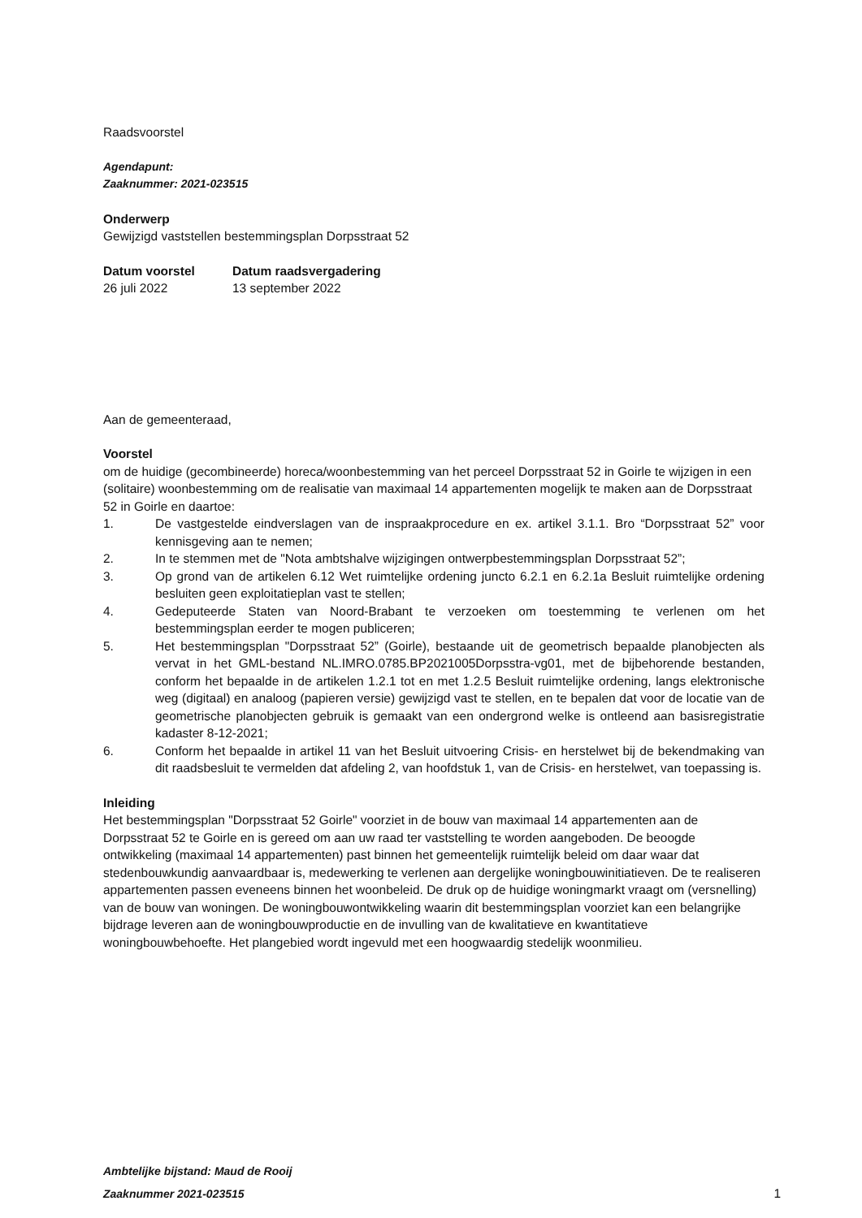Raadsvoorstel
Agendapunt:
Zaaknummer: 2021-023515
Onderwerp
Gewijzigd vaststellen bestemmingsplan Dorpsstraat 52
Datum voorstel Datum raadsvergadering
26 juli 2022 13 september 2022
Aan de gemeenteraad,
Voorstel
om de huidige (gecombineerde) horeca/woonbestemming van het perceel Dorpsstraat 52 in Goirle te wijzigen in een (solitaire) woonbestemming om de realisatie van maximaal 14 appartementen mogelijk te maken aan de Dorpsstraat 52 in Goirle en daartoe:
1. De vastgestelde eindverslagen van de inspraakprocedure en ex. artikel 3.1.1. Bro “Dorpsstraat 52” voor kennisgeving aan te nemen;
2. In te stemmen met de "Nota ambtshalve wijzigingen ontwerpbestemmingsplan Dorpsstraat 52”;
3. Op grond van de artikelen 6.12 Wet ruimtelijke ordening juncto 6.2.1 en 6.2.1a Besluit ruimtelijke ordening besluiten geen exploitatieplan vast te stellen;
4. Gedeputeerde Staten van Noord-Brabant te verzoeken om toestemming te verlenen om het bestemmingsplan eerder te mogen publiceren;
5. Het bestemmingsplan "Dorpsstraat 52” (Goirle), bestaande uit de geometrisch bepaalde planobjecten als vervat in het GML-bestand NL.IMRO.0785.BP2021005Dorpsstra-vg01, met de bijbehorende bestanden, conform het bepaalde in de artikelen 1.2.1 tot en met 1.2.5 Besluit ruimtelijke ordening, langs elektronische weg (digitaal) en analoog (papieren versie) gewijzigd vast te stellen, en te bepalen dat voor de locatie van de geometrische planobjecten gebruik is gemaakt van een ondergrond welke is ontleend aan basisregistratie kadaster 8-12-2021;
6. Conform het bepaalde in artikel 11 van het Besluit uitvoering Crisis- en herstelwet bij de bekendmaking van dit raadsbesluit te vermelden dat afdeling 2, van hoofdstuk 1, van de Crisis- en herstelwet, van toepassing is.
Inleiding
Het bestemmingsplan "Dorpsstraat 52 Goirle" voorziet in de bouw van maximaal 14 appartementen aan de Dorpsstraat 52 te Goirle en is gereed om aan uw raad ter vaststelling te worden aangeboden. De beoogde ontwikkeling (maximaal 14 appartementen) past binnen het gemeentelijk ruimtelijk beleid om daar waar dat stedenbouwkundig aanvaardbaar is, medewerking te verlenen aan dergelijke woningbouwinitiatieven. De te realiseren appartementen passen eveneens binnen het woonbeleid. De druk op de huidige woningmarkt vraagt om (versnelling) van de bouw van woningen. De woningbouwontwikkeling waarin dit bestemmingsplan voorziet kan een belangrijke bijdrage leveren aan de woningbouwproductie en de invulling van de kwalitatieve en kwantitatieve woningbouwbehoefte. Het plangebied wordt ingevuld met een hoogwaardig stedelijk woonmilieu.
Ambtelijke bijstand: Maud de Rooij
Zaaknummer 2021-023515 1